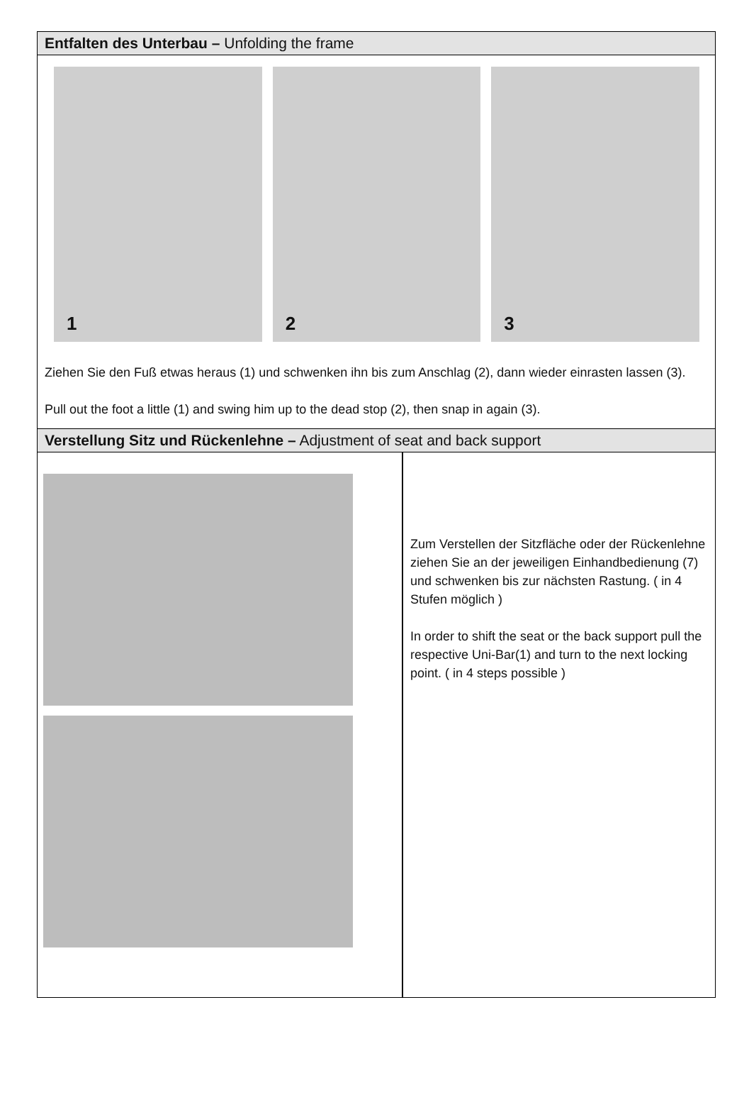Entfalten des Unterbau – Unfolding the frame
1 2 3
Ziehen Sie den Fuß etwas heraus (1) und schwenken ihn bis zum Anschlag (2), dann wieder einrasten lassen (3).
Pull out the foot a little (1) and swing him up to the dead stop (2), then snap in again (3).
Verstellung Sitz und Rückenlehne – Adjustment of seat and back support
Zum Verstellen der Sitzfläche oder der Rückenlehne ziehen Sie an der jeweiligen Einhandbedienung (7) und schwenken bis zur nächsten Rastung. ( in 4 Stufen möglich )
In order to shift the seat or the back support pull the respective Uni-Bar(1) and turn to the next locking point. ( in 4 steps possible )